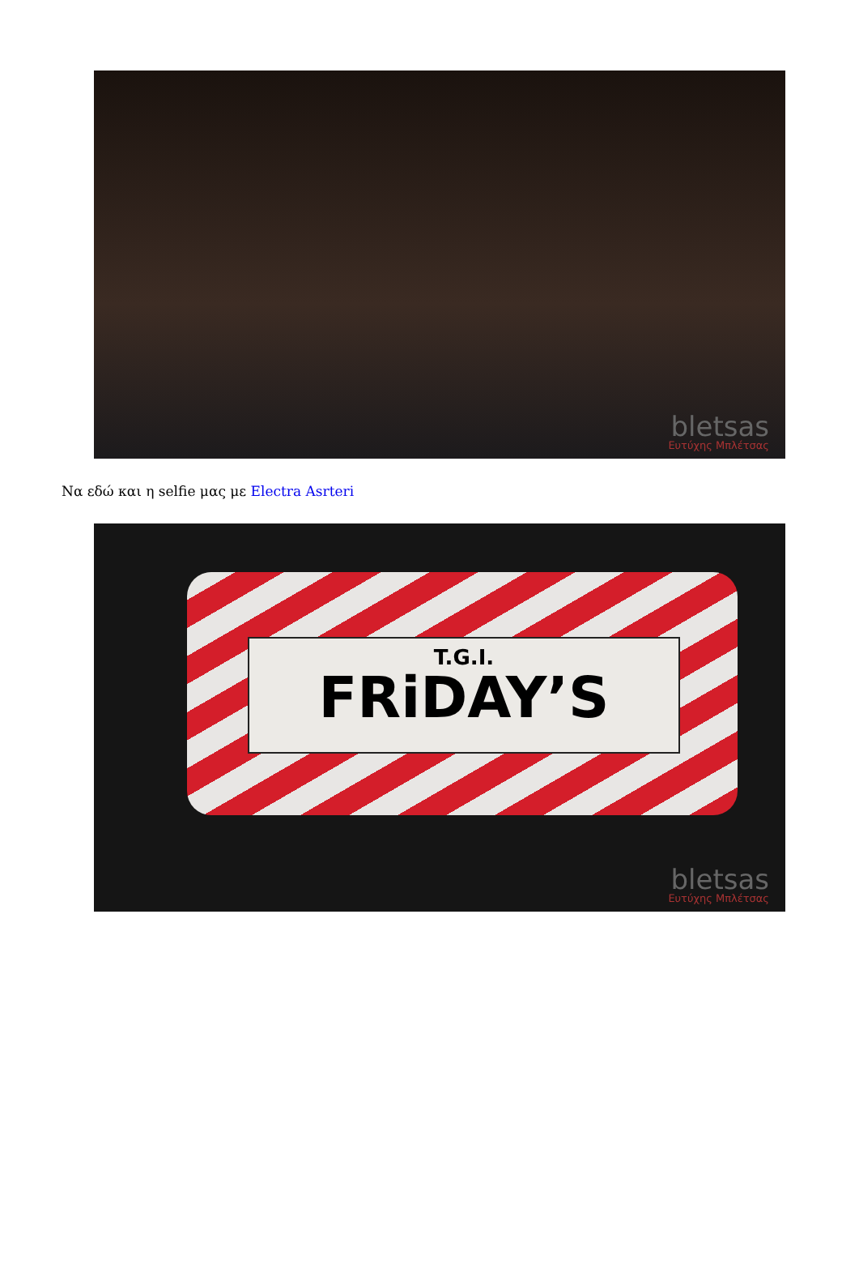bletsas
Ευτύχης Μπλέτσας
Να εδώ και η selfie μας με Electra Asrteri
T.G.I.
FRiDAY’S
bletsas
Ευτύχης Μπλέτσας